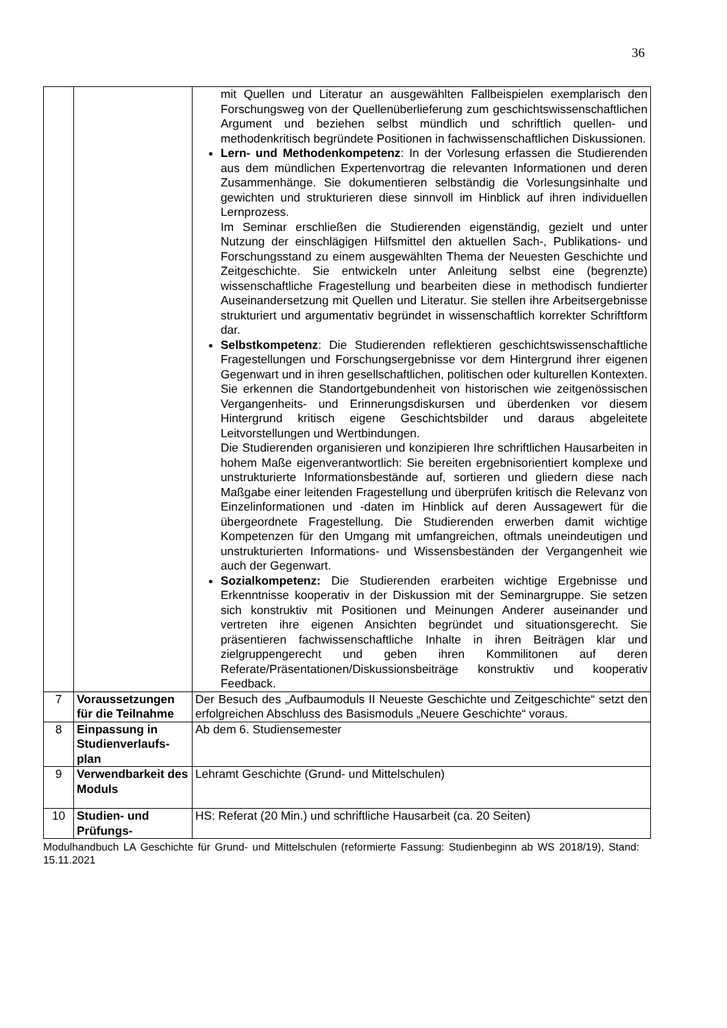36
| | | mit Quellen und Literatur an ausgewählten Fallbeispielen exemplarisch den Forschungsweg von der Quellenüberlieferung zum geschichtswissenschaftlichen Argument und beziehen selbst mündlich und schriftlich quellen- und methodenkritisch begründete Positionen in fachwissenschaftlichen Diskussionen. Lern- und Methodenkompetenz : In der Vorlesung erfassen die Studierenden aus dem mündlichen Expertenvortrag die relevanten Informationen und deren Zusammenhänge. Sie dokumentieren selbständig die Vorlesungsinhalte und gewichten und strukturieren diese sinnvoll im Hinblick auf ihren individuellen Lernprozess. Im Seminar erschließen die Studierenden eigenständig, gezielt und unter Nutzung der einschlägigen Hilfsmittel den aktuellen Sach-, Publikations- und Forschungsstand zu einem ausgewählten Thema der Neuesten Geschichte und Zeitgeschichte. Sie entwickeln unter Anleitung selbst eine (begrenzte) wissenschaftliche Fragestellung und bearbeiten diese in methodisch fundierter Auseinandersetzung mit Quellen und Literatur. Sie stellen ihre Arbeitsergebnisse strukturiert und argumentativ begründet in wissenschaftlich korrekter Schriftform dar. Selbstkompetenz : Die Studierenden reflektieren geschichtswissenschaftliche Fragestellungen und Forschungsergebnisse vor dem Hintergrund ihrer eigenen Gegenwart und in ihren gesellschaftlichen, politischen oder kulturellen Kontexten. Sie erkennen die Standortgebundenheit von historischen wie zeitgenössischen Vergangenheits- und Erinnerungsdiskursen und überdenken vor diesem Hintergrund kritisch eigene Geschichtsbilder und daraus abgeleitete Leitvorstellungen und Wertbindungen. Die Studierenden organisieren und konzipieren Ihre schriftlichen Hausarbeiten in hohem Maße eigenverantwortlich: Sie bereiten ergebnisorientiert komplexe und unstrukturierte Informationsbestände auf, sortieren und gliedern diese nach Maßgabe einer leitenden Fragestellung und überprüfen kritisch die Relevanz von Einzelinformationen und -daten im Hinblick auf deren Aussagewert für die übergeordnete Fragestellung. Die Studierenden erwerben damit wichtige Kompetenzen für den Umgang mit umfangreichen, oftmals uneindeutigen und unstrukturierten Informations- und Wissensbeständen der Vergangenheit wie auch der Gegenwart. Sozialkompetenz: Die Studierenden erarbeiten wichtige Ergebnisse und Erkenntnisse kooperativ in der Diskussion mit der Seminargruppe. Sie setzen sich konstruktiv mit Positionen und Meinungen Anderer auseinander und vertreten ihre eigenen Ansichten begründet und situationsgerecht. Sie präsentieren fachwissenschaftliche Inhalte in ihren Beiträgen klar und zielgruppengerecht und geben ihren Kommilitonen auf deren Referate/Präsentationen/Diskussionsbeiträge konstruktiv und kooperativ Feedback. |
| 7 | Voraussetzungen für die Teilnahme | Der Besuch des „Aufbaumoduls II Neueste Geschichte und Zeitgeschichte“ setzt den erfolgreichen Abschluss des Basismoduls „Neuere Geschichte“ voraus. |
| 8 | Einpassung in Studienverlaufs-plan | Ab dem 6. Studiensemester |
| 9 | Verwendbarkeit des Moduls | Lehramt Geschichte (Grund- und Mittelschulen) |
| 10 | Studien- und Prüfungs- | HS: Referat (20 Min.) und schriftliche Hausarbeit (ca. 20 Seiten) |
Modulhandbuch LA Geschichte für Grund- und Mittelschulen (reformierte Fassung: Studienbeginn ab WS 2018/19), Stand: 15.11.2021